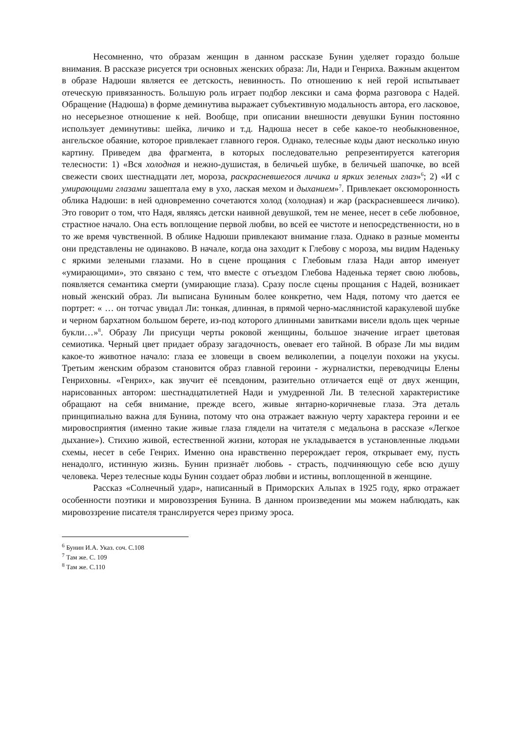Несомненно, что образам женщин в данном рассказе Бунин уделяет гораздо больше внимания. В рассказе рисуется три основных женских образа: Ли, Нади и Генриха. Важным акцентом в образе Надюши является ее детскость, невинность. По отношению к ней герой испытывает отеческую привязанность. Большую роль играет подбор лексики и сама форма разговора с Надей. Обращение (Надюша) в форме деминутива выражает субъективную модальность автора, его ласковое, но несерьезное отношение к ней. Вообще, при описании внешности девушки Бунин постоянно использует деминутивы: шейка, личико и т.д. Надюша несет в себе какое-то необыкновенное, ангельское обаяние, которое привлекает главного героя. Однако, телесные коды дают несколько иную картину. Приведем два фрагмента, в которых последовательно репрезентируется категория телесности: 1) «Вся холодная и нежно-душистая, в беличьей шубке, в беличьей шапочке, во всей свежести своих шестнадцати лет, мороза, раскрасневшегося личика и ярких зеленых глаз»<sup>6</sup>; 2) «И с умирающими глазами зашептала ему в ухо, лаская мехом и дыханием»<sup>7</sup>. Привлекает оксюморонность облика Надюши: в ней одновременно сочетаются холод (холодная) и жар (раскрасневшееся личико). Это говорит о том, что Надя, являясь детски наивной девушкой, тем не менее, несет в себе любовное, страстное начало. Она есть воплощение первой любви, во всей ее чистоте и непосредственности, но в то же время чувственной. В облике Надюши привлекают внимание глаза. Однако в разные моменты они представлены не одинаково. В начале, когда она заходит к Глебову с мороза, мы видим Наденьку с яркими зелеными глазами. Но в сцене прощания с Глебовым глаза Нади автор именует «умирающими», это связано с тем, что вместе с отъездом Глебова Наденька теряет свою любовь, появляется семантика смерти (умирающие глаза). Сразу после сцены прощания с Надей, возникает новый женский образ. Ли выписана Буниным более конкретно, чем Надя, потому что дается ее портрет: « … он тотчас увидал Ли: тонкая, длинная, в прямой черно-маслянистой каракулевой шубке и черном бархатном большом берете, из-под которого длинными завитками висели вдоль щек черные букли…»<sup>8</sup>. Образу Ли присущи черты роковой женщины, большое значение играет цветовая семиотика. Черный цвет придает образу загадочность, овевает его тайной. В образе Ли мы видим какое-то животное начало: глаза ее зловещи в своем великолепии, а поцелуи похожи на укусы. Третьим женским образом становится образ главной героини - журналистки, переводчицы Елены Генриховны. «Генрих», как звучит её псевдоним, разительно отличается ещё от двух женщин, нарисованных автором: шестнадцатилетней Нади и умудренной Ли. В телесной характеристике обращают на себя внимание, прежде всего, живые янтарно-коричневые глаза. Эта деталь принципиально важна для Бунина, потому что она отражает важную черту характера героини и ее мировосприятия (именно такие живые глаза глядели на читателя с медальона в рассказе «Легкое дыхание»). Стихию живой, естественной жизни, которая не укладывается в установленные людьми схемы, несет в себе Генрих. Именно она нравственно перерождает героя, открывает ему, пусть ненадолго, истинную жизнь. Бунин признаёт любовь - страсть, подчиняющую себе всю душу человека. Через телесные коды Бунин создает образ любви и истины, воплощенной в женщине.
Рассказ «Солнечный удар», написанный в Приморских Альпах в 1925 году, ярко отражает особенности поэтики и мировоззрения Бунина. В данном произведении мы можем наблюдать, как мировоззрение писателя транслируется через призму эроса.
<sup>6</sup> Бунин И.А. Указ. соч. С.108
<sup>7</sup> Там же. С. 109
<sup>8</sup> Там же. С.110